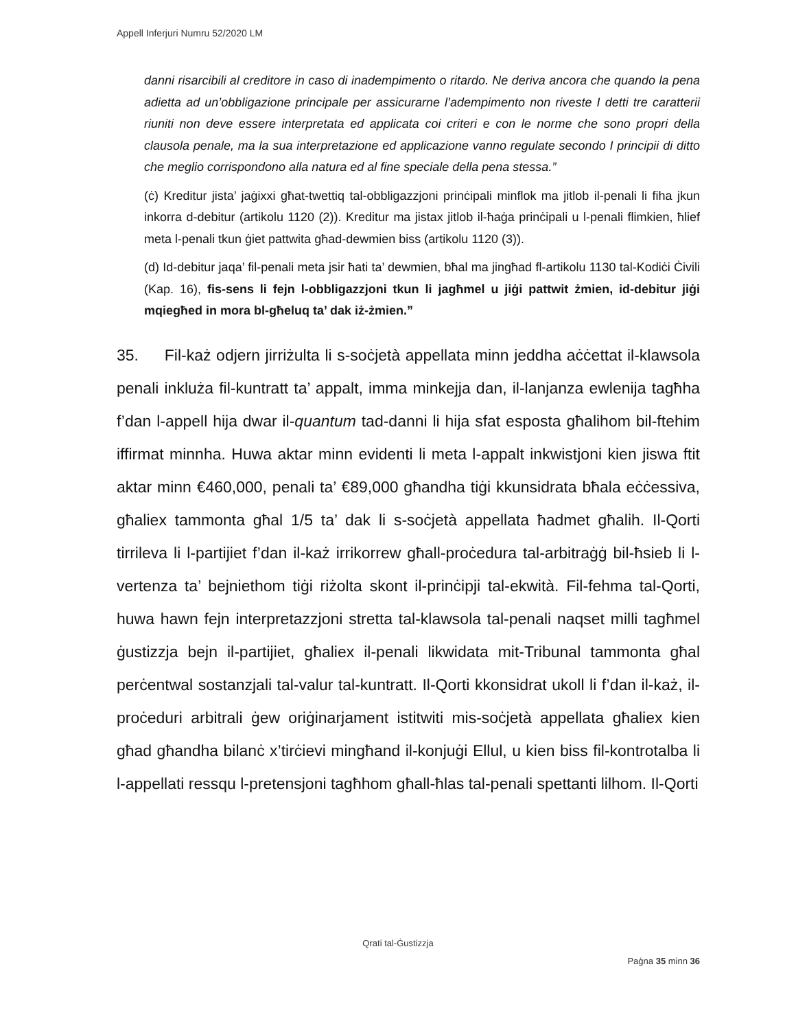Appell Inferjuri Numru 52/2020 LM
danni risarcibili al creditore in caso di inadempimento o ritardo. Ne deriva ancora che quando la pena adietta ad un’obbligazione principale per assicurarne l’adempimento non riveste I detti tre caratterii riuniti non deve essere interpretata ed applicata coi criteri e con le norme che sono propri della clausola penale, ma la sua interpretazione ed applicazione vanno regulate secondo I principii di ditto che meglio corrispondono alla natura ed al fine speciale della pena stessa.”
(ċ) Kreditur jista’ jaġixxi għat-twettiq tal-obbligazzjoni prinċipali minflok ma jitlob il-penali li fiha jkun inkorra d-debitur (artikolu 1120 (2)). Kreditur ma jistax jitlob il-ħaġa prinċipali u l-penali flimkien, ħlief meta l-penali tkun ġiet pattwita għad-dewmien biss (artikolu 1120 (3)).
(d) Id-debitur jaqa’ fil-penali meta jsir ħati ta’ dewmien, bħal ma jingħad fl-artikolu 1130 tal-Kodiċi Ċivili (Kap. 16), fis-sens li fejn l-obbligazzjoni tkun li jagħmel u jiġi pattwit żmien, id-debitur jiġi mqiegħed in mora bl-għeluq ta’ dak iż-żmien.”
35. Fil-każ odjern jirriżulta li s-soċjetà appellata minn jeddha aċċettat il-klawsola penali inkluża fil-kuntratt ta’ appalt, imma minkejja dan, il-lanjanza ewlenija tagħha f’dan l-appell hija dwar il-quantum tad-danni li hija sfat esposta għalihom bil-ftehim iffirmat minnha. Huwa aktar minn evidenti li meta l-appalt inkwistjoni kien jiswa ftit aktar minn €460,000, penali ta’ €89,000 għandha tiġi kkunsidrata bħala eċċessiva, għaliex tammonta għal 1/5 ta’ dak li s-soċjetà appellata ħadmet għalih. Il-Qorti tirrileva li l-partijiet f’dan il-każ irrikorrew għall-proċedura tal-arbitraġġ bil-ħsieb li l-vertenza ta’ bejniethom tiġi riżolta skont il-prinċipji tal-ekwità. Fil-fehma tal-Qorti, huwa hawn fejn interpretazzjoni stretta tal-klawsola tal-penali naqset milli tagħmel ġustizzja bejn il-partijiet, għaliex il-penali likwidata mit-Tribunal tammonta għal perċentwal sostanzjali tal-valur tal-kuntratt. Il-Qorti kkonsidrat ukoll li f’dan il-każ, il-proċeduri arbitrali ġew oriġinarjament istitwiti mis-soċjetà appellata għaliex kien għad għandha bilanċ x’tirċievi mingħand il-konjuġi Ellul, u kien biss fil-kontrotalba li l-appellati ressqu l-pretensjoni tagħhom għall-ħlas tal-penali spettanti lilhom. Il-Qorti
Qrati tal-Ġustizzja
Paġna 35 minn 36